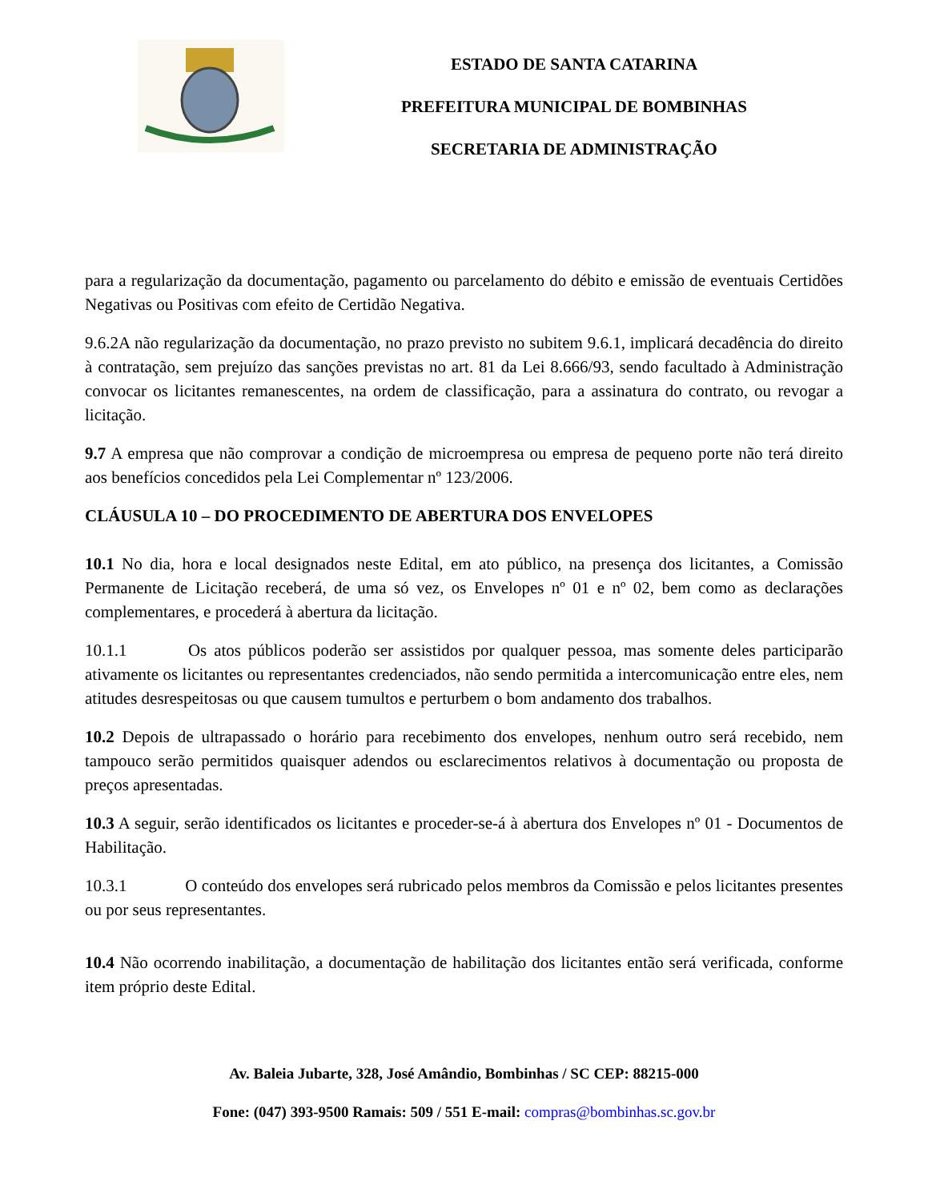ESTADO DE SANTA CATARINA
PREFEITURA MUNICIPAL DE BOMBINHAS
SECRETARIA DE ADMINISTRAÇÃO
para a regularização da documentação, pagamento ou parcelamento do débito e emissão de eventuais Certidões Negativas ou Positivas com efeito de Certidão Negativa.
9.6.2A não regularização da documentação, no prazo previsto no subitem 9.6.1, implicará decadência do direito à contratação, sem prejuízo das sanções previstas no art. 81 da Lei 8.666/93, sendo facultado à Administração convocar os licitantes remanescentes, na ordem de classificação, para a assinatura do contrato, ou revogar a licitação.
9.7 A empresa que não comprovar a condição de microempresa ou empresa de pequeno porte não terá direito aos benefícios concedidos pela Lei Complementar nº 123/2006.
CLÁUSULA 10 – DO PROCEDIMENTO DE ABERTURA DOS ENVELOPES
10.1 No dia, hora e local designados neste Edital, em ato público, na presença dos licitantes, a Comissão Permanente de Licitação receberá, de uma só vez, os Envelopes nº 01 e nº 02, bem como as declarações complementares, e procederá à abertura da licitação.
10.1.1 Os atos públicos poderão ser assistidos por qualquer pessoa, mas somente deles participarão ativamente os licitantes ou representantes credenciados, não sendo permitida a intercomunicação entre eles, nem atitudes desrespeitosas ou que causem tumultos e perturbem o bom andamento dos trabalhos.
10.2 Depois de ultrapassado o horário para recebimento dos envelopes, nenhum outro será recebido, nem tampouco serão permitidos quaisquer adendos ou esclarecimentos relativos à documentação ou proposta de preços apresentadas.
10.3 A seguir, serão identificados os licitantes e proceder-se-á à abertura dos Envelopes nº 01 - Documentos de Habilitação.
10.3.1 O conteúdo dos envelopes será rubricado pelos membros da Comissão e pelos licitantes presentes ou por seus representantes.
10.4 Não ocorrendo inabilitação, a documentação de habilitação dos licitantes então será verificada, conforme item próprio deste Edital.
Av. Baleia Jubarte, 328, José Amândio, Bombinhas / SC CEP: 88215-000
Fone: (047) 393-9500 Ramais: 509 / 551 E-mail: compras@bombinhas.sc.gov.br